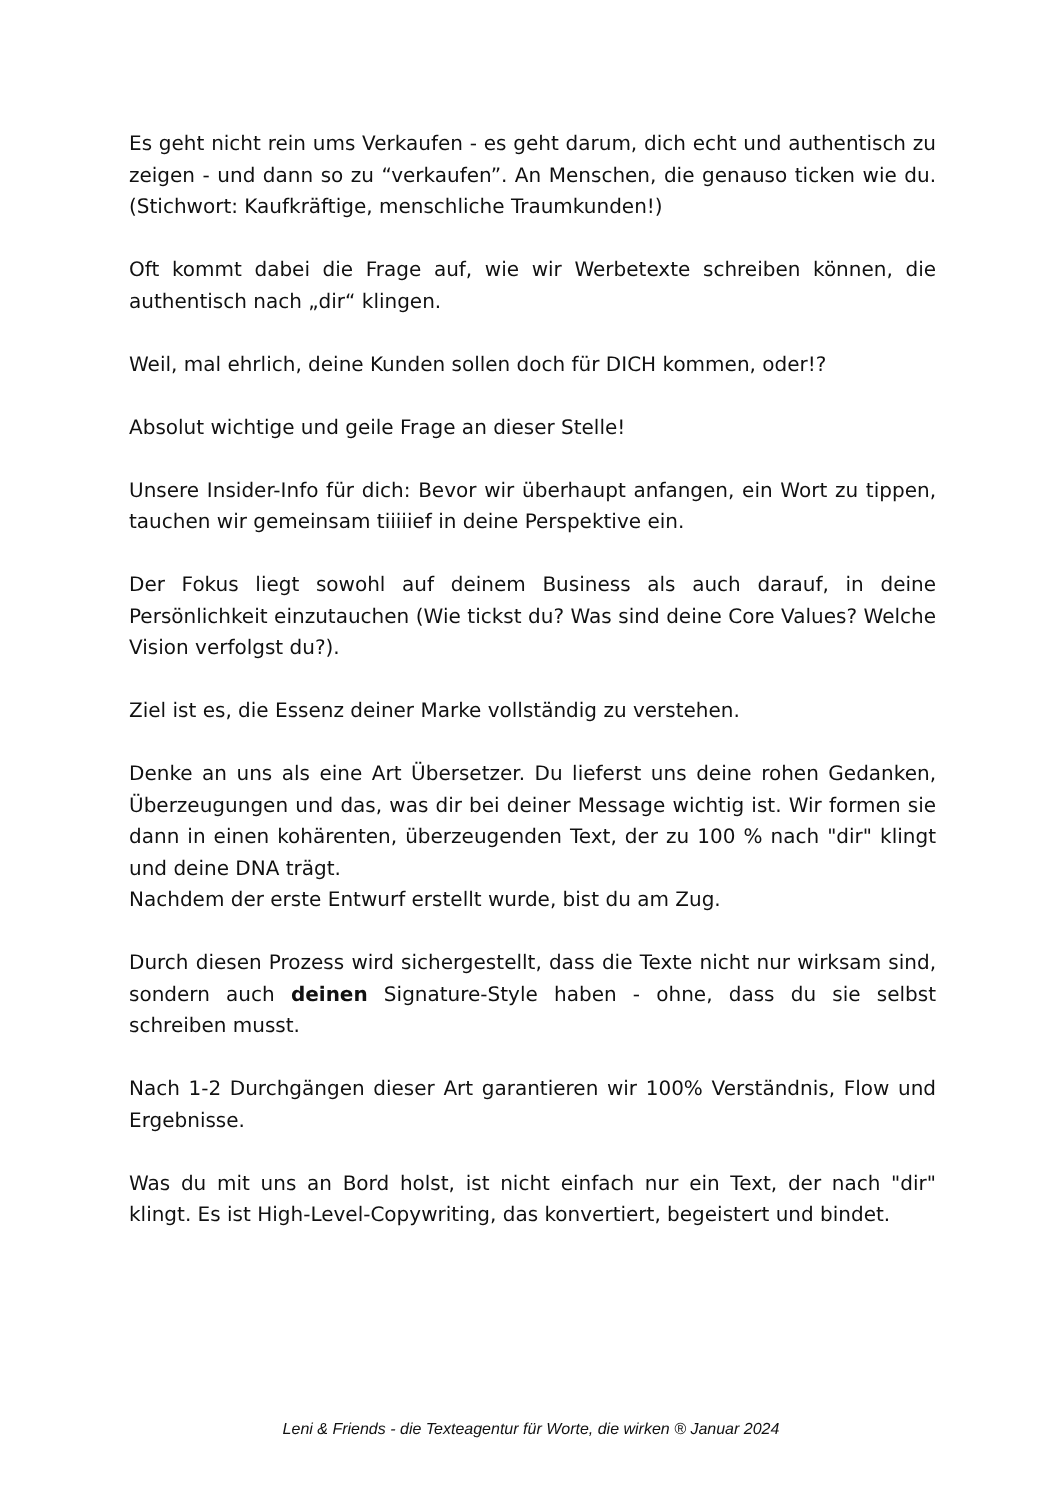Es geht nicht rein ums Verkaufen - es geht darum, dich echt und authentisch zu zeigen - und dann so zu “verkaufen”. An Menschen, die genauso ticken wie du. (Stichwort: Kaufkräftige, menschliche Traumkunden!)
Oft kommt dabei die Frage auf, wie wir Werbetexte schreiben können, die authentisch nach „dir“ klingen.
Weil, mal ehrlich, deine Kunden sollen doch für DICH kommen, oder!?
Absolut wichtige und geile Frage an dieser Stelle!
Unsere Insider-Info für dich: Bevor wir überhaupt anfangen, ein Wort zu tippen, tauchen wir gemeinsam tiiiiief in deine Perspektive ein.
Der Fokus liegt sowohl auf deinem Business als auch darauf, in deine Persönlichkeit einzutauchen (Wie tickst du? Was sind deine Core Values? Welche Vision verfolgst du?).
Ziel ist es, die Essenz deiner Marke vollständig zu verstehen.
Denke an uns als eine Art Übersetzer. Du lieferst uns deine rohen Gedanken, Überzeugungen und das, was dir bei deiner Message wichtig ist. Wir formen sie dann in einen kohärenten, überzeugenden Text, der zu 100 % nach "dir" klingt und deine DNA trägt.
Nachdem der erste Entwurf erstellt wurde, bist du am Zug.
Durch diesen Prozess wird sichergestellt, dass die Texte nicht nur wirksam sind, sondern auch deinen Signature-Style haben - ohne, dass du sie selbst schreiben musst.
Nach 1-2 Durchgängen dieser Art garantieren wir 100% Verständnis, Flow und Ergebnisse.
Was du mit uns an Bord holst, ist nicht einfach nur ein Text, der nach "dir" klingt. Es ist High-Level-Copywriting, das konvertiert, begeistert und bindet.
Leni & Friends - die Texteagentur für Worte, die wirken ® Januar 2024